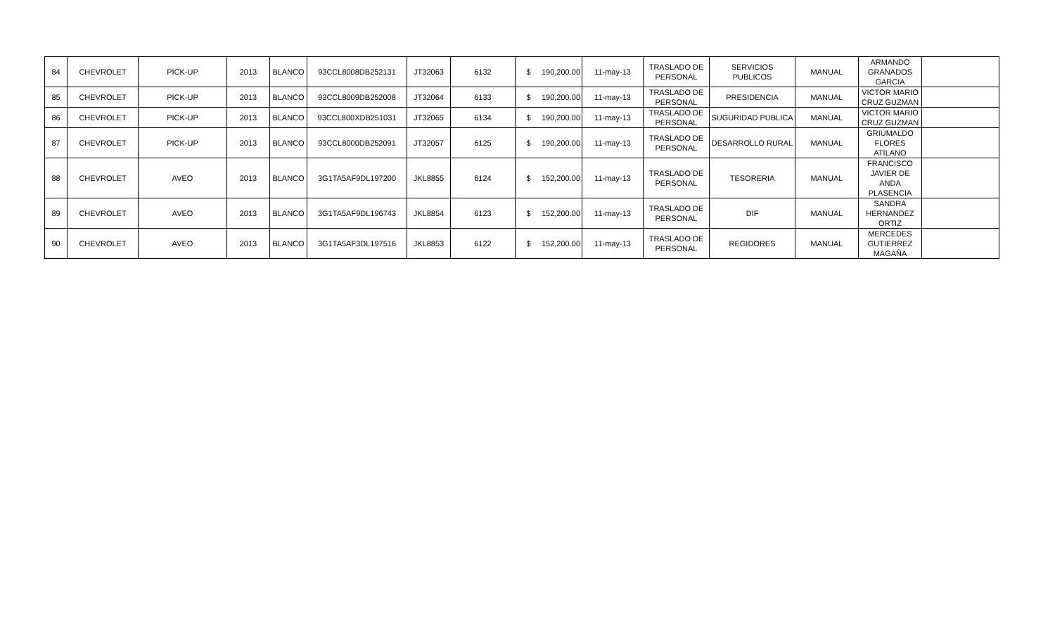| 84 | CHEVROLET | PICK-UP | 2013 | BLANCO | 93CCL8008DB252131 | JT32063 | 6132 | $ 190,200.00 | 11-may-13 | TRASLADO DE PERSONAL | SERVICIOS PUBLICOS | MANUAL | ARMANDO GRANADOS GARCIA | |
| 85 | CHEVROLET | PICK-UP | 2013 | BLANCO | 93CCL8009DB252008 | JT32064 | 6133 | $ 190,200.00 | 11-may-13 | TRASLADO DE PERSONAL | PRESIDENCIA | MANUAL | VICTOR MARIO CRUZ GUZMAN | |
| 86 | CHEVROLET | PICK-UP | 2013 | BLANCO | 93CCL800XDB251031 | JT32065 | 6134 | $ 190,200.00 | 11-may-13 | TRASLADO DE PERSONAL | SUGURIDAD PUBLICA | MANUAL | VICTOR MARIO CRUZ GUZMAN | |
| 87 | CHEVROLET | PICK-UP | 2013 | BLANCO | 93CCL8000DB252091 | JT32057 | 6125 | $ 190,200.00 | 11-may-13 | TRASLADO DE PERSONAL | DESARROLLO RURAL | MANUAL | GRIUMALDO FLORES ATILANO | |
| 88 | CHEVROLET | AVEO | 2013 | BLANCO | 3G1TA5AF9DL197200 | JKL8855 | 6124 | $ 152,200.00 | 11-may-13 | TRASLADO DE PERSONAL | TESORERIA | MANUAL | FRANCISCO JAVIER DE ANDA PLASENCIA | |
| 89 | CHEVROLET | AVEO | 2013 | BLANCO | 3G1TA5AF9DL196743 | JKL8854 | 6123 | $ 152,200.00 | 11-may-13 | TRASLADO DE PERSONAL | DIF | MANUAL | SANDRA HERNANDEZ ORTIZ | |
| 90 | CHEVROLET | AVEO | 2013 | BLANCO | 3G1TA5AF3DL197516 | JKL8853 | 6122 | $ 152,200.00 | 11-may-13 | TRASLADO DE PERSONAL | REGIDORES | MANUAL | MERCEDES GUTIERREZ MAGAÑA | |